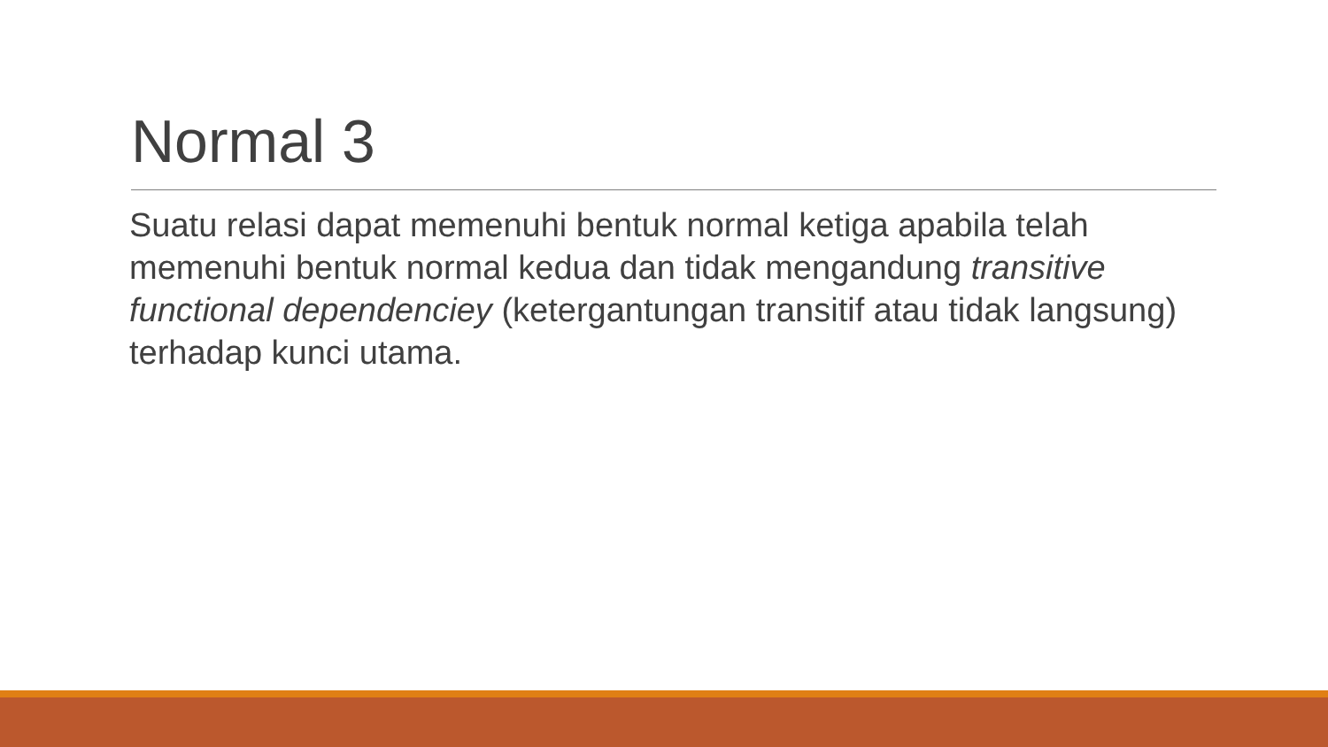Normal 3
Suatu relasi dapat memenuhi bentuk normal ketiga apabila telah memenuhi bentuk normal kedua dan tidak mengandung transitive functional dependenciey (ketergantungan transitif atau tidak langsung) terhadap kunci utama.